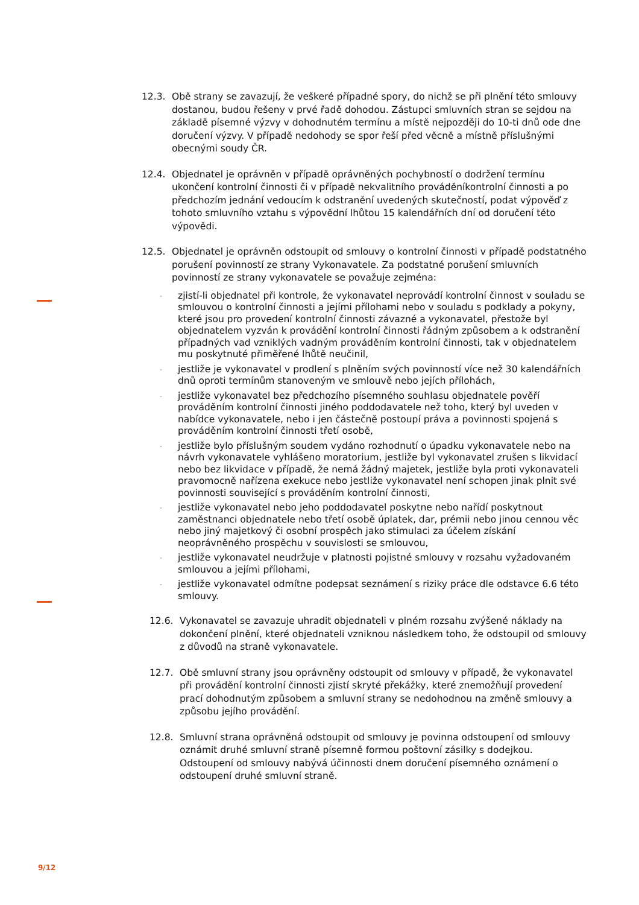12.3. Obě strany se zavazují, že veškeré případné spory, do nichž se při plnění této smlouvy dostanou, budou řešeny v prvé řadě dohodou. Zástupci smluvních stran se sejdou na základě písemné výzvy v dohodnutém termínu a místě nejpozději do 10-ti dnů ode dne doručení výzvy. V případě nedohody se spor řeší před věcně a místně příslušnými obecnými soudy ČR.
12.4. Objednatel je oprávněn v případě oprávněných pochybností o dodržení termínu ukončení kontrolní činnosti či v případě nekvalitního prováděníkontrolní činnosti a po předchozím jednání vedoucím k odstranění uvedených skutečností, podat výpověď z tohoto smluvního vztahu s výpovědní lhůtou 15 kalendářních dní od doručení této výpovědi.
12.5. Objednatel je oprávněn odstoupit od smlouvy o kontrolní činnosti v případě podstatného porušení povinností ze strany Vykonavatele. Za podstatné porušení smluvních povinností ze strany vykonavatele se považuje zejména:
- zjistí-li objednatel při kontrole, že vykonavatel neprovádí kontrolní činnost v souladu se smlouvou o kontrolní činnosti a jejími přílohami nebo v souladu s podklady a pokyny, které jsou pro provedení kontrolní činnosti závazné a vykonavatel, přestože byl objednatelem vyzván k provádění kontrolní činnosti řádným způsobem a k odstranění případných vad vzniklých vadným prováděním kontrolní činnosti, tak v objednatelem mu poskytnuté přiměřené lhůtě neučinil,
- jestliže je vykonavatel v prodlení s plněním svých povinností více než 30 kalendářních dnů oproti termínům stanoveným ve smlouvě nebo jejích přílohách,
- jestliže vykonavatel bez předchozího písemného souhlasu objednatele pověří prováděním kontrolní činnosti jiného poddodavatele než toho, který byl uveden v nabídce vykonavatele, nebo i jen částečně postoupí práva a povinnosti spojená s prováděním kontrolní činnosti třetí osobě,
- jestliže bylo příslušným soudem vydáno rozhodnutí o úpadku vykonavatele nebo na návrh vykonavatele vyhlášeno moratorium, jestliže byl vykonavatel zrušen s likvidací nebo bez likvidace v případě, že nemá žádný majetek, jestliže byla proti vykonavateli pravomocně nařízena exekuce nebo jestliže vykonavatel není schopen jinak plnit své povinnosti související s prováděním kontrolní činnosti,
- jestliže vykonavatel nebo jeho poddodavatel poskytne nebo nařídí poskytnout zaměstnanci objednatele nebo třetí osobě úplatek, dar, prémii nebo jinou cennou věc nebo jiný majetkový či osobní prospěch jako stimulaci za účelem získání neoprávněného prospěchu v souvislosti se smlouvou,
- jestliže vykonavatel neudržuje v platnosti pojistné smlouvy v rozsahu vyžadovaném smlouvou a jejími přílohami,
- jestliže vykonavatel odmítne podepsat seznámení s riziky práce dle odstavce 6.6 této smlouvy.
12.6. Vykonavatel se zavazuje uhradit objednateli v plném rozsahu zvýšené náklady na dokončení plnění, které objednateli vzniknou následkem toho, že odstoupil od smlouvy z důvodů na straně vykonavatele.
12.7. Obě smluvní strany jsou oprávněny odstoupit od smlouvy v případě, že vykonavatel při provádění kontrolní činnosti zjistí skryté překážky, které znemožňují provedení prací dohodnutým způsobem a smluvní strany se nedohodnou na změně smlouvy a způsobu jejího provádění.
12.8. Smluvní strana oprávněná odstoupit od smlouvy je povinna odstoupení od smlouvy oznámit druhé smluvní straně písemně formou poštovní zásilky s dodejkou. Odstoupení od smlouvy nabývá účinnosti dnem doručení písemného oznámení o odstoupení druhé smluvní straně.
9/12